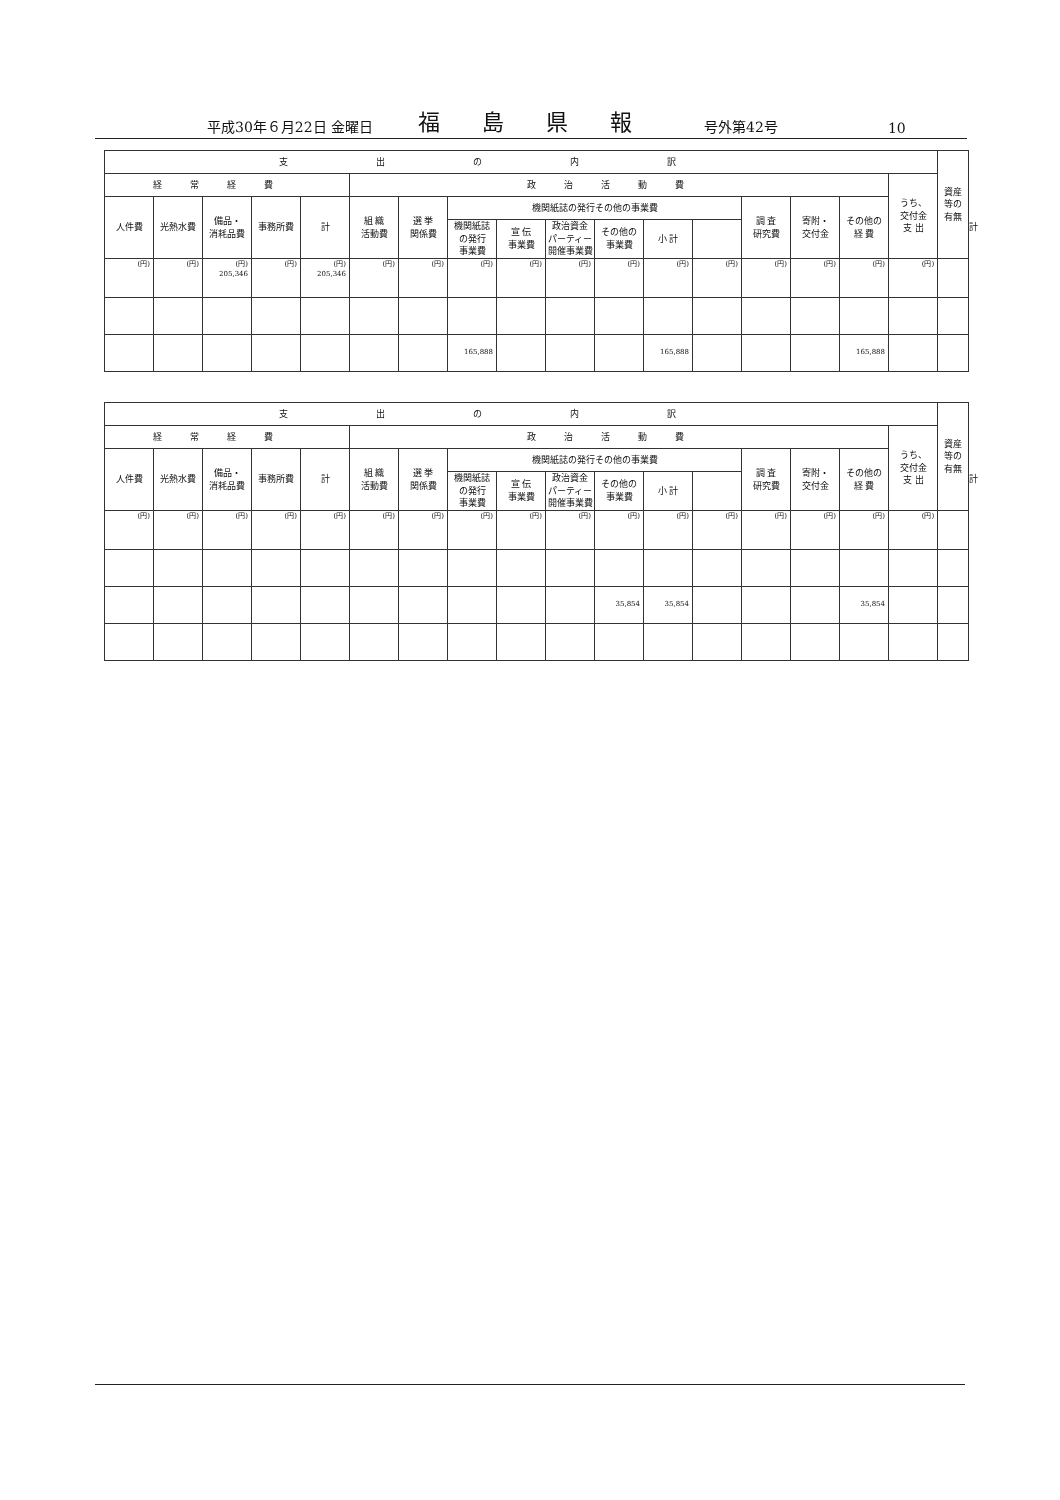平成30年６月22日 金曜日 福島県報 号外第42号 10
| 支出の内訳 | | | | | | | | | | | | | | | | | 資産 等の 有無 | |
| --- | --- | --- | --- | --- | --- | --- | --- | --- | --- | --- | --- | --- | --- | --- | --- | --- | --- | --- |
| 経常経費 | | | | | 政治活動費 | | | | | | | | | | | うち、 交付金 支 出 | | |
| 人件費 | 光熱水費 | 備品・ 消耗品費 | 事務所費 | 計 | 組 織 活動費 | 選 挙 関係費 | 機関紙誌の発行その他の事業費 | | | | | | 調 査 研究費 | 寄附・ 交付金 | その他の 経 費 | | | 計 |
| | | | | | | | 機関紙誌 の発行 事業費 | 宣 伝 事業費 | 政治資金 パーティー 開催事業費 | その他の 事業費 | 小 計 | | | | | | | |
| (円) | (円) | (円) 205,346 | (円) | (円) 205,346 | (円) | (円) | (円) | (円) | (円) | (円) | (円) | (円) | (円) | (円) | (円) | (円) | | |
| | | | | | | | 165,888 | | | | 165,888 | | | | 165,888 | | | |
| 支出の内訳 | | | | | | | | | | | | | | | | | 資産 等の 有無 | |
| --- | --- | --- | --- | --- | --- | --- | --- | --- | --- | --- | --- | --- | --- | --- | --- | --- | --- | --- |
| 経常経費 | | | | | 政治活動費 | | | | | | | | | | | うち、 交付金 支 出 | | |
| 人件費 | 光熱水費 | 備品・ 消耗品費 | 事務所費 | 計 | 組 織 活動費 | 選 挙 関係費 | 機関紙誌の発行その他の事業費 | | | | | | 調 査 研究費 | 寄附・ 交付金 | その他の 経 費 | | | 計 |
| | | | | | | | 機関紙誌 の発行 事業費 | 宣 伝 事業費 | 政治資金 パーティー 開催事業費 | その他の 事業費 | 小 計 | | | | | | | |
| (円) | (円) | (円) | (円) | (円) | (円) | (円) | (円) | (円) | (円) | (円) | (円) | (円) | (円) | (円) | (円) | (円) | | |
| | | | | | | | | | | 35,854 | 35,854 | | | | 35,854 | | | |